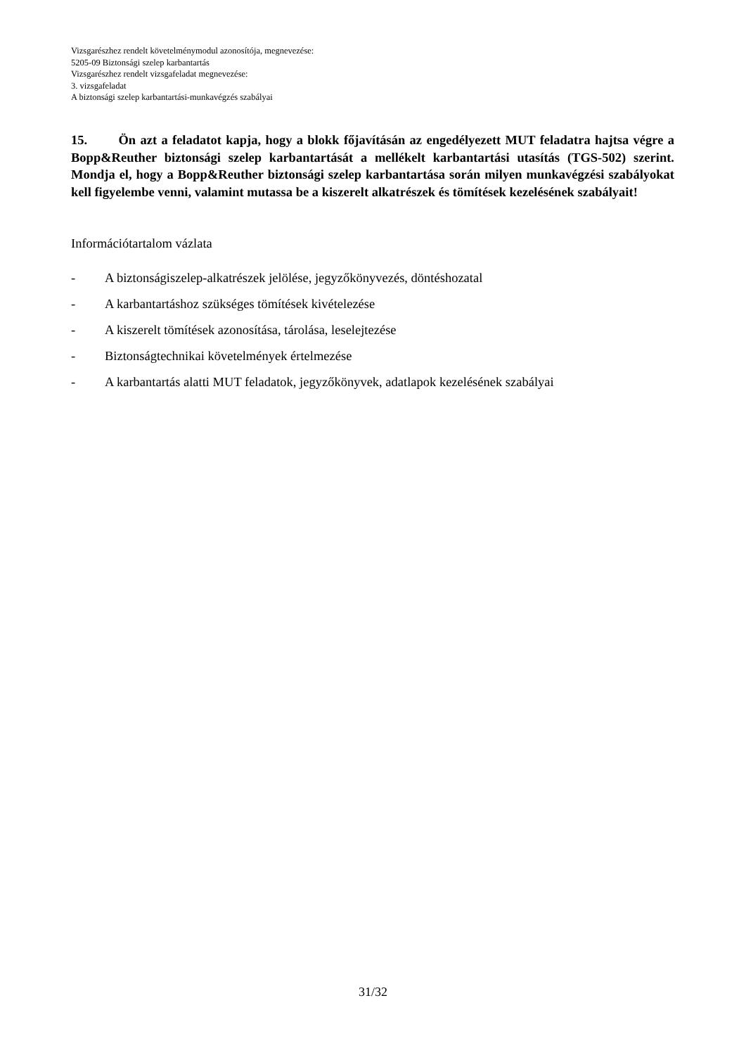Vizsgarészhez rendelt követelménymodul azonosítója, megnevezése:
5205-09 Biztonsági szelep karbantartás
Vizsgarészhez rendelt vizsgafeladat megnevezése:
3. vizsgafeladat
A biztonsági szelep karbantartási-munkavégzés szabályai
15. Ön azt a feladatot kapja, hogy a blokk főjavításán az engedélyezett MUT feladatra hajtsa végre a Bopp&Reuther biztonsági szelep karbantartását a mellékelt karbantartási utasítás (TGS-502) szerint. Mondja el, hogy a Bopp&Reuther biztonsági szelep karbantartása során milyen munkavégzési szabályokat kell figyelembe venni, valamint mutassa be a kiszerelt alkatrészek és tömítések kezelésének szabályait!
Információtartalom vázlata
- A biztonságiszelep-alkatrészek jelölése, jegyzőkönyvezés, döntéshozatal
- A karbantartáshoz szükséges tömítések kivételezése
- A kiszerelt tömítések azonosítása, tárolása, leselejtezése
- Biztonságtechnikai követelmények értelmezése
- A karbantartás alatti MUT feladatok, jegyzőkönyvek, adatlapok kezelésének szabályai
31/32